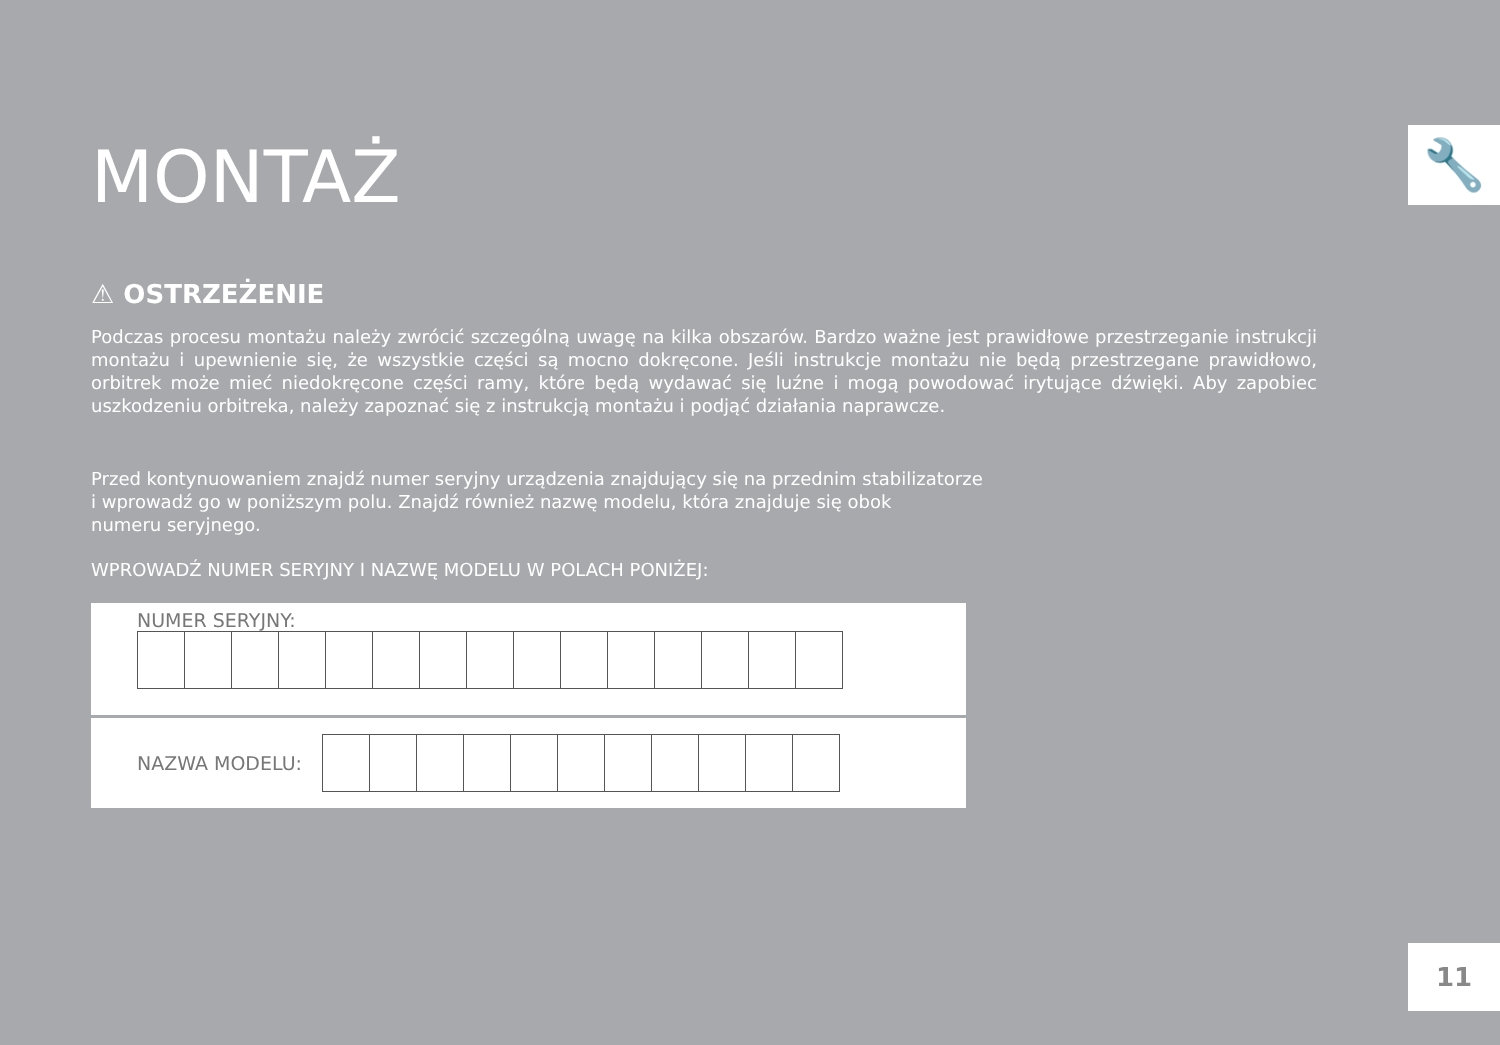🔧
MONTAŻ
⚠ OSTRZEŻENIE
Podczas procesu montażu należy zwrócić szczególną uwagę na kilka obszarów. Bardzo ważne jest prawidłowe przestrzeganie instrukcji montażu i upewnienie się, że wszystkie części są mocno dokręcone. Jeśli instrukcje montażu nie będą przestrzegane prawidłowo, orbitrek może mieć niedokręcone części ramy, które będą wydawać się luźne i mogą powodować irytujące dźwięki. Aby zapobiec uszkodzeniu orbitreka, należy zapoznać się z instrukcją montażu i podjąć działania naprawcze.
Przed kontynuowaniem znajdź numer seryjny urządzenia znajdujący się na przednim stabilizatorze
i wprowadź go w poniższym polu. Znajdź również nazwę modelu, która znajduje się obok
numeru seryjnego.
WPROWADŹ NUMER SERYJNY I NAZWĘ MODELU W POLACH PONIŻEJ:
NUMER SERYJNY:
NAZWA MODELU:
11